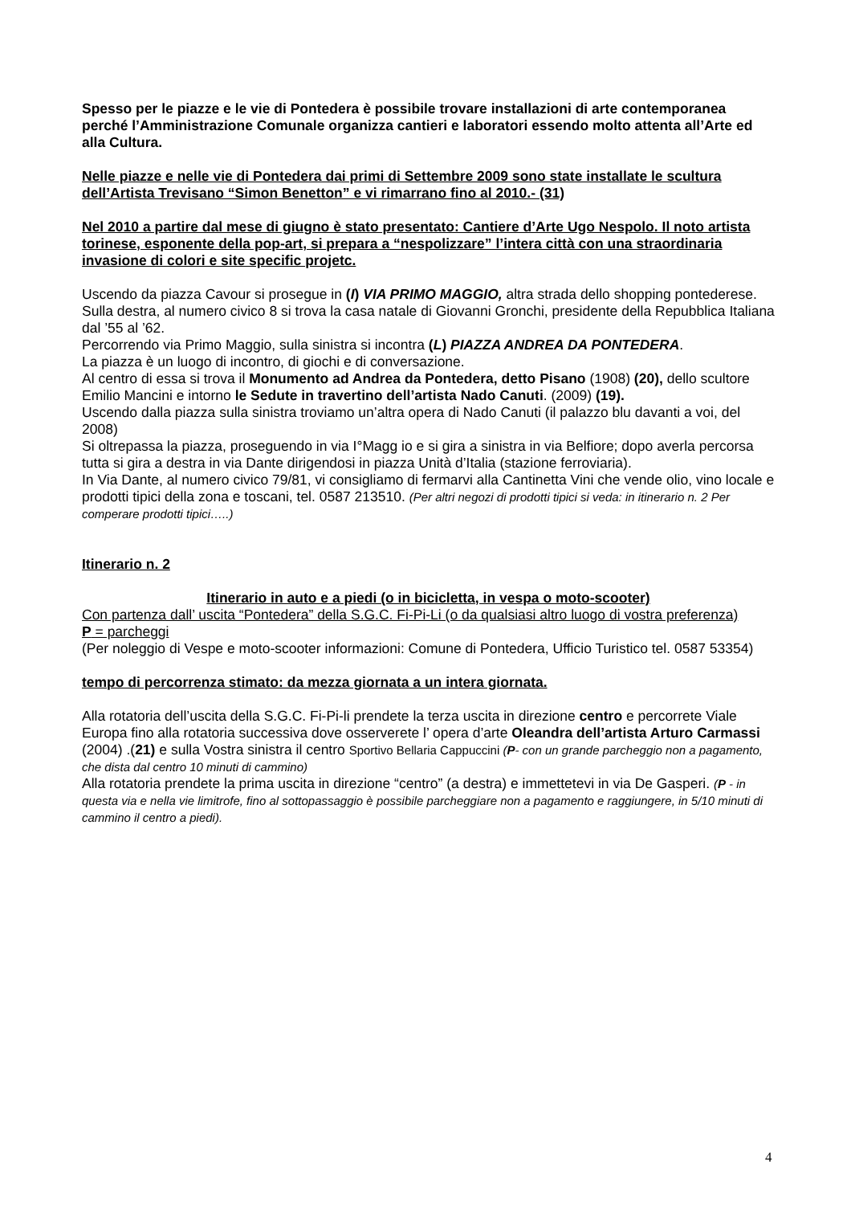Spesso per le piazze e le vie di Pontedera è possibile trovare installazioni di arte contemporanea perché l’Amministrazione Comunale organizza cantieri e laboratori essendo molto attenta all’Arte ed alla Cultura.
Nelle piazze e nelle vie di Pontedera dai primi di Settembre 2009 sono state installate le scultura dell’Artista Trevisano “Simon Benetton” e vi rimarrano fino al 2010.- (31)
Nel 2010 a partire dal mese di giugno è stato presentato: Cantiere d’Arte Ugo Nespolo. Il noto artista torinese, esponente della pop-art, si prepara a “nespolizzare” l’intera città con una straordinaria invasione di colori e site specific projetc.
Uscendo da piazza Cavour si prosegue in (I) VIA PRIMO MAGGIO, altra strada dello shopping pontederese.
Sulla destra, al numero civico 8 si trova la casa natale di Giovanni Gronchi, presidente della Repubblica Italiana dal ’55 al ’62.
Percorrendo via Primo Maggio, sulla sinistra si incontra (L) PIAZZA ANDREA DA PONTEDERA.
La piazza è un luogo di incontro, di giochi e di conversazione.
Al centro di essa si trova il Monumento ad Andrea da Pontedera, detto Pisano (1908) (20), dello scultore Emilio Mancini e intorno le Sedute in travertino dell’artista Nado Canuti. (2009) (19).
Uscendo dalla piazza sulla sinistra troviamo un’altra opera di Nado Canuti (il palazzo blu davanti a voi, del 2008)
Si oltrepassa la piazza, proseguendo in via I°Magg io e si gira a sinistra in via Belfiore; dopo averla percorsa tutta si gira a destra in via Dante dirigendosi in piazza Unità d’Italia (stazione ferroviaria).
In Via Dante, al numero civico 79/81, vi consigliamo di fermarvi alla Cantinetta Vini che vende olio, vino locale e prodotti tipici della zona e toscani, tel. 0587 213510. (Per altri negozi di prodotti tipici si veda: in itinerario n. 2 Per comperare prodotti tipici…..)
Itinerario n. 2
Itinerario in auto e a piedi (o in bicicletta, in vespa o moto-scooter)
Con partenza dall’ uscita “Pontedera” della S.G.C. Fi-Pi-Li (o da qualsiasi altro luogo di vostra preferenza)
P = parcheggi
(Per noleggio di Vespe e moto-scooter informazioni: Comune di Pontedera, Ufficio Turistico tel. 0587 53354)
tempo di percorrenza stimato: da mezza giornata a un intera giornata.
Alla rotatoria dell’uscita della S.G.C. Fi-Pi-li prendete la terza uscita in direzione centro e percorrete Viale Europa fino alla rotatoria successiva dove osserverete l’ opera d’arte Oleandra dell’artista Arturo Carmassi (2004) .(21) e sulla Vostra sinistra il centro Sportivo Bellaria Cappuccini (P- con un grande parcheggio non a pagamento, che dista dal centro 10 minuti di cammino)
Alla rotatoria prendete la prima uscita in direzione “centro” (a destra) e immettetevi in via De Gasperi. (P - in questa via e nella vie limitrofe, fino al sottopassaggio è possibile parcheggiare non a pagamento e raggiungere, in 5/10 minuti di cammino il centro a piedi).
4